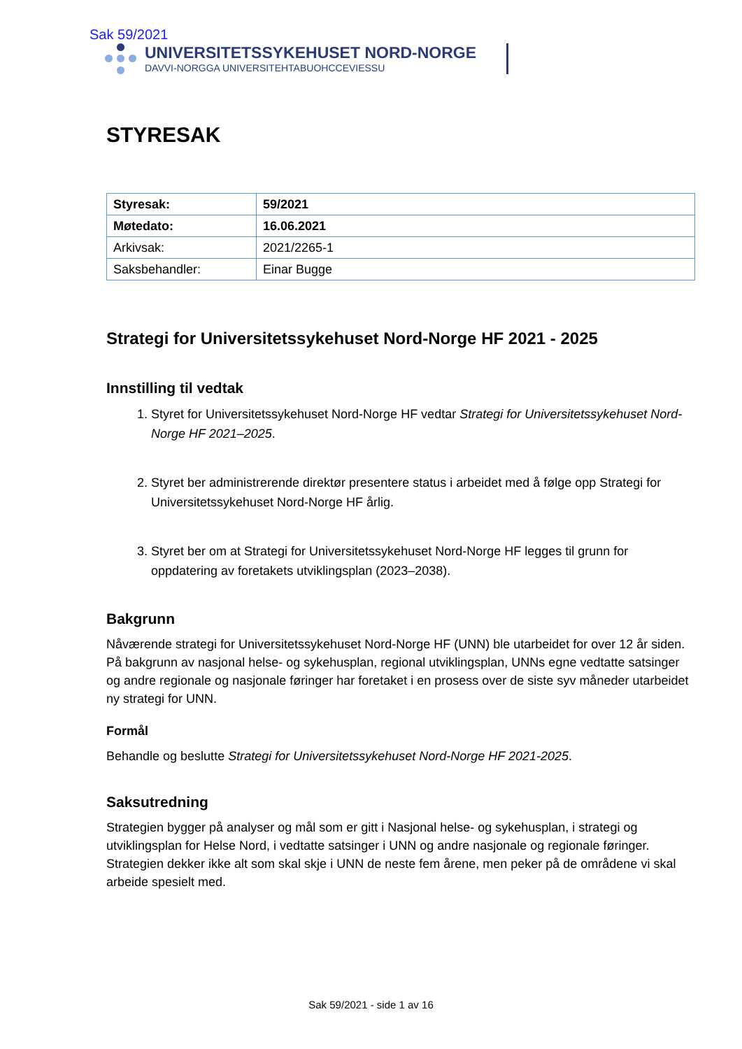Sak 59/2021
UNIVERSITETSSYKEHUSET NORD-NORGE
DAVVI-NORGGA UNIVERSITEHTABUOHCCEVIESSU
STYRESAK
| Styresak: | 59/2021 |
| Møtedato: | 16.06.2021 |
| Arkivsak: | 2021/2265-1 |
| Saksbehandler: | Einar Bugge |
Strategi for Universitetssykehuset Nord-Norge HF 2021 - 2025
Innstilling til vedtak
1. Styret for Universitetssykehuset Nord-Norge HF vedtar Strategi for Universitetssykehuset Nord-Norge HF 2021–2025.
2. Styret ber administrerende direktør presentere status i arbeidet med å følge opp Strategi for Universitetssykehuset Nord-Norge HF årlig.
3. Styret ber om at Strategi for Universitetssykehuset Nord-Norge HF legges til grunn for oppdatering av foretakets utviklingsplan (2023–2038).
Bakgrunn
Nåværende strategi for Universitetssykehuset Nord-Norge HF (UNN) ble utarbeidet for over 12 år siden. På bakgrunn av nasjonal helse- og sykehusplan, regional utviklingsplan, UNNs egne vedtatte satsinger og andre regionale og nasjonale føringer har foretaket i en prosess over de siste syv måneder utarbeidet ny strategi for UNN.
Formål
Behandle og beslutte Strategi for Universitetssykehuset Nord-Norge HF 2021-2025.
Saksutredning
Strategien bygger på analyser og mål som er gitt i Nasjonal helse- og sykehusplan, i strategi og utviklingsplan for Helse Nord, i vedtatte satsinger i UNN og andre nasjonale og regionale føringer. Strategien dekker ikke alt som skal skje i UNN de neste fem årene, men peker på de områdene vi skal arbeide spesielt med.
Sak 59/2021 - side 1 av 16